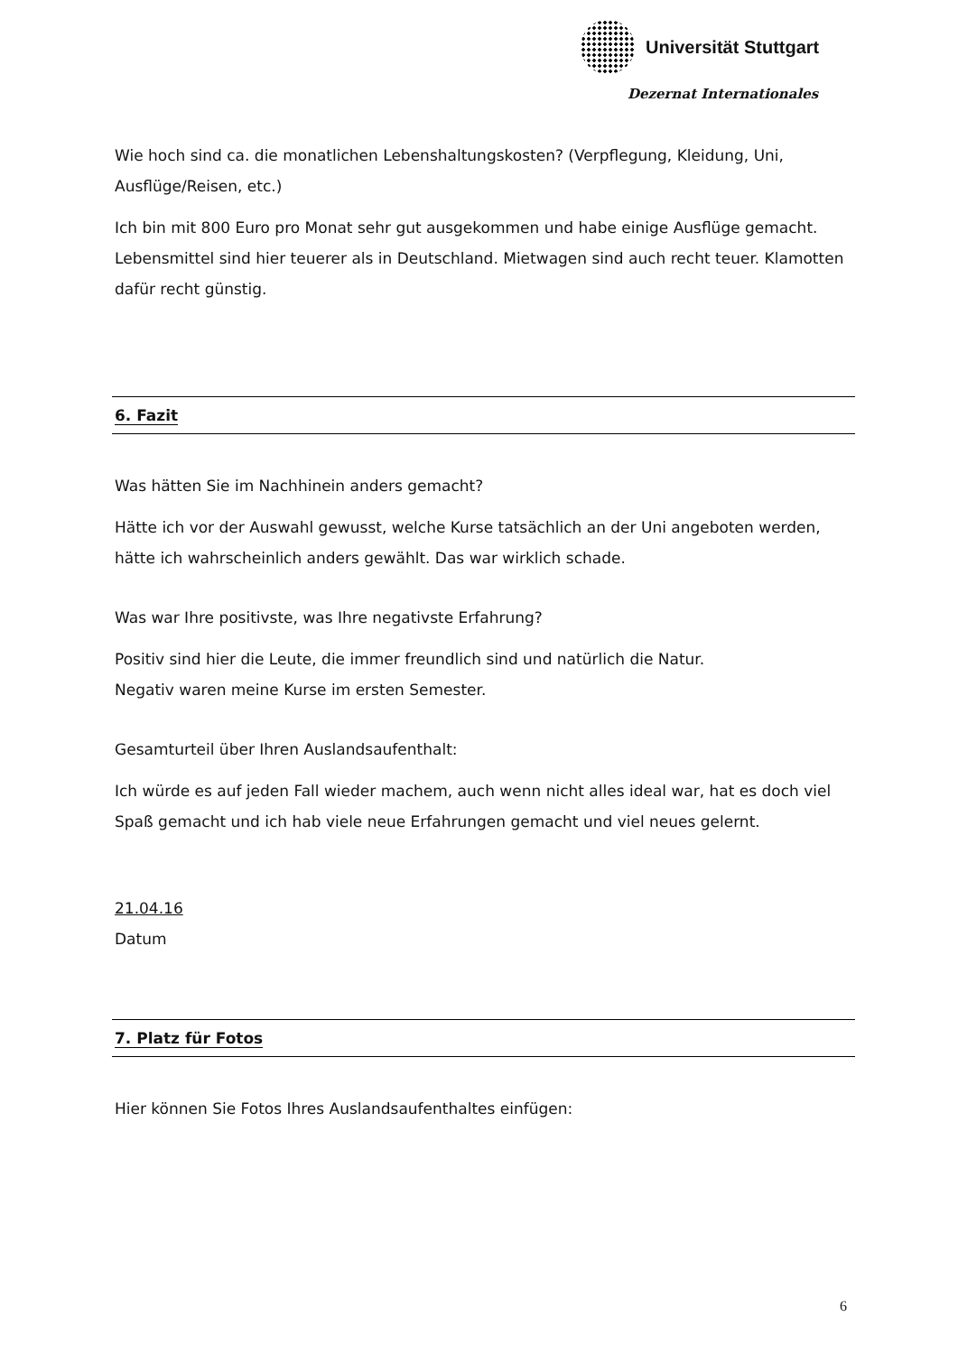Universität Stuttgart
Dezernat Internationales
Wie hoch sind ca. die monatlichen Lebenshaltungskosten? (Verpflegung, Kleidung, Uni, Ausflüge/Reisen, etc.)
Ich bin mit 800 Euro pro Monat sehr gut ausgekommen und habe einige Ausflüge gemacht. Lebensmittel sind hier teuerer als in Deutschland. Mietwagen sind auch recht teuer. Klamotten dafür recht günstig.
6. Fazit
Was hätten Sie im Nachhinein anders gemacht?
Hätte ich vor der Auswahl gewusst, welche Kurse tatsächlich an der Uni angeboten werden, hätte ich wahrscheinlich anders gewählt. Das war wirklich schade.
Was war Ihre positivste, was Ihre negativste Erfahrung?
Positiv sind hier die Leute, die immer freundlich sind und natürlich die Natur.
Negativ waren meine Kurse im ersten Semester.
Gesamturteil über Ihren Auslandsaufenthalt:
Ich würde es auf jeden Fall wieder machem, auch wenn nicht alles ideal war, hat es doch viel Spaß gemacht und ich hab viele neue Erfahrungen gemacht und viel neues gelernt.
21.04.16
Datum
7. Platz für Fotos
Hier können Sie Fotos Ihres Auslandsaufenthaltes einfügen:
6